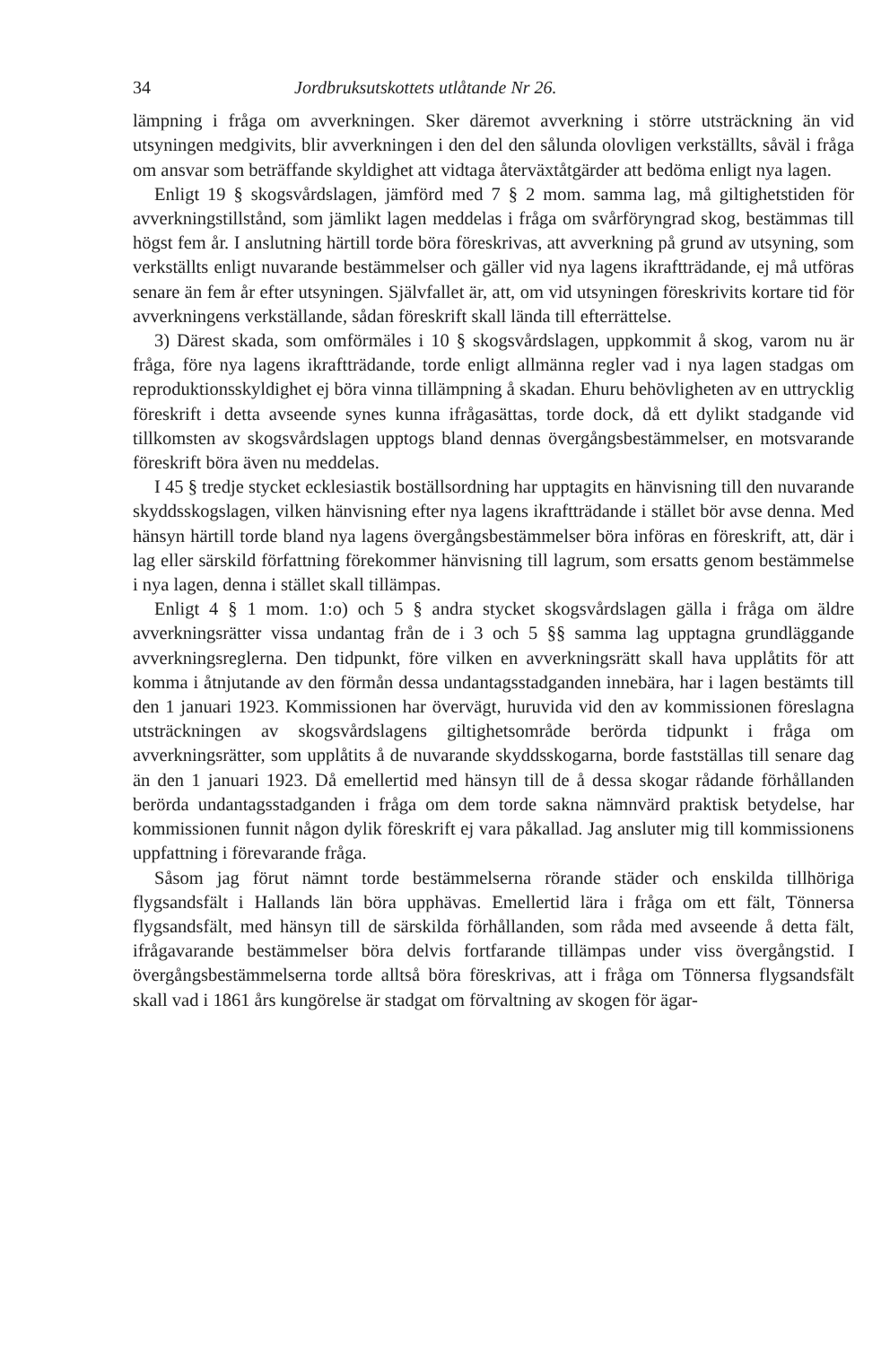34 Jordbruksutskottets utlåtande Nr 26.
lämpning i fråga om avverkningen. Sker däremot avverkning i större utsträckning än vid utsyningen medgivits, blir avverkningen i den del den sålunda olovligen verkställts, såväl i fråga om ansvar som beträffande skyldighet att vidtaga återväxtåtgärder att bedöma enligt nya lagen.
Enligt 19 § skogsvårdslagen, jämförd med 7 § 2 mom. samma lag, må giltighetstiden för avverkningstillstånd, som jämlikt lagen meddelas i fråga om svårföryngrad skog, bestämmas till högst fem år. I anslutning härtill torde böra föreskrivas, att avverkning på grund av utsyning, som verkställts enligt nuvarande bestämmelser och gäller vid nya lagens ikraftträdande, ej må utföras senare än fem år efter utsyningen. Självfallet är, att, om vid utsyningen föreskrivits kortare tid för avverkningens verkställande, sådan föreskrift skall lända till efterrättelse.
3) Därest skada, som omförmäles i 10 § skogsvårdslagen, uppkommit å skog, varom nu är fråga, före nya lagens ikraftträdande, torde enligt allmänna regler vad i nya lagen stadgas om reproduktionsskyldighet ej böra vinna tillämpning å skadan. Ehuru behövligheten av en uttrycklig föreskrift i detta avseende synes kunna ifrågasättas, torde dock, då ett dylikt stadgande vid tillkomsten av skogsvårdslagen upptogs bland dennas övergångsbestämmelser, en motsvarande föreskrift böra även nu meddelas.
I 45 § tredje stycket ecklesiastik boställsordning har upptagits en hänvisning till den nuvarande skyddsskogslagen, vilken hänvisning efter nya lagens ikraftträdande i stället bör avse denna. Med hänsyn härtill torde bland nya lagens övergångsbestämmelser böra införas en föreskrift, att, där i lag eller särskild författning förekommer hänvisning till lagrum, som ersatts genom bestämmelse i nya lagen, denna i stället skall tillämpas.
Enligt 4 § 1 mom. 1:o) och 5 § andra stycket skogsvårdslagen gälla i fråga om äldre avverkningsrätter vissa undantag från de i 3 och 5 §§ samma lag upptagna grundläggande avverkningsreglerna. Den tidpunkt, före vilken en avverkningsrätt skall hava upplåtits för att komma i åtnjutande av den förmån dessa undantagsstadganden innebära, har i lagen bestämts till den 1 januari 1923. Kommissionen har övervägt, huruvida vid den av kommissionen föreslagna utsträckningen av skogsvårdslagens giltighetsområde berörda tidpunkt i fråga om avverkningsrätter, som upplåtits å de nuvarande skyddsskogarna, borde fastställas till senare dag än den 1 januari 1923. Då emellertid med hänsyn till de å dessa skogar rådande förhållanden berörda undantagsstadganden i fråga om dem torde sakna nämnvärd praktisk betydelse, har kommissionen funnit någon dylik föreskrift ej vara påkallad. Jag ansluter mig till kommissionens uppfattning i förevarande fråga.
Såsom jag förut nämnt torde bestämmelserna rörande städer och enskilda tillhöriga flygsandsfält i Hallands län böra upphävas. Emellertid lära i fråga om ett fält, Tönnersa flygsandsfält, med hänsyn till de särskilda förhållanden, som råda med avseende å detta fält, ifrågavarande bestämmelser böra delvis fortfarande tillämpas under viss övergångstid. I övergångsbestämmelserna torde alltså böra föreskrivas, att i fråga om Tönnersa flygsandsfält skall vad i 1861 års kungörelse är stadgat om förvaltning av skogen för ägar-